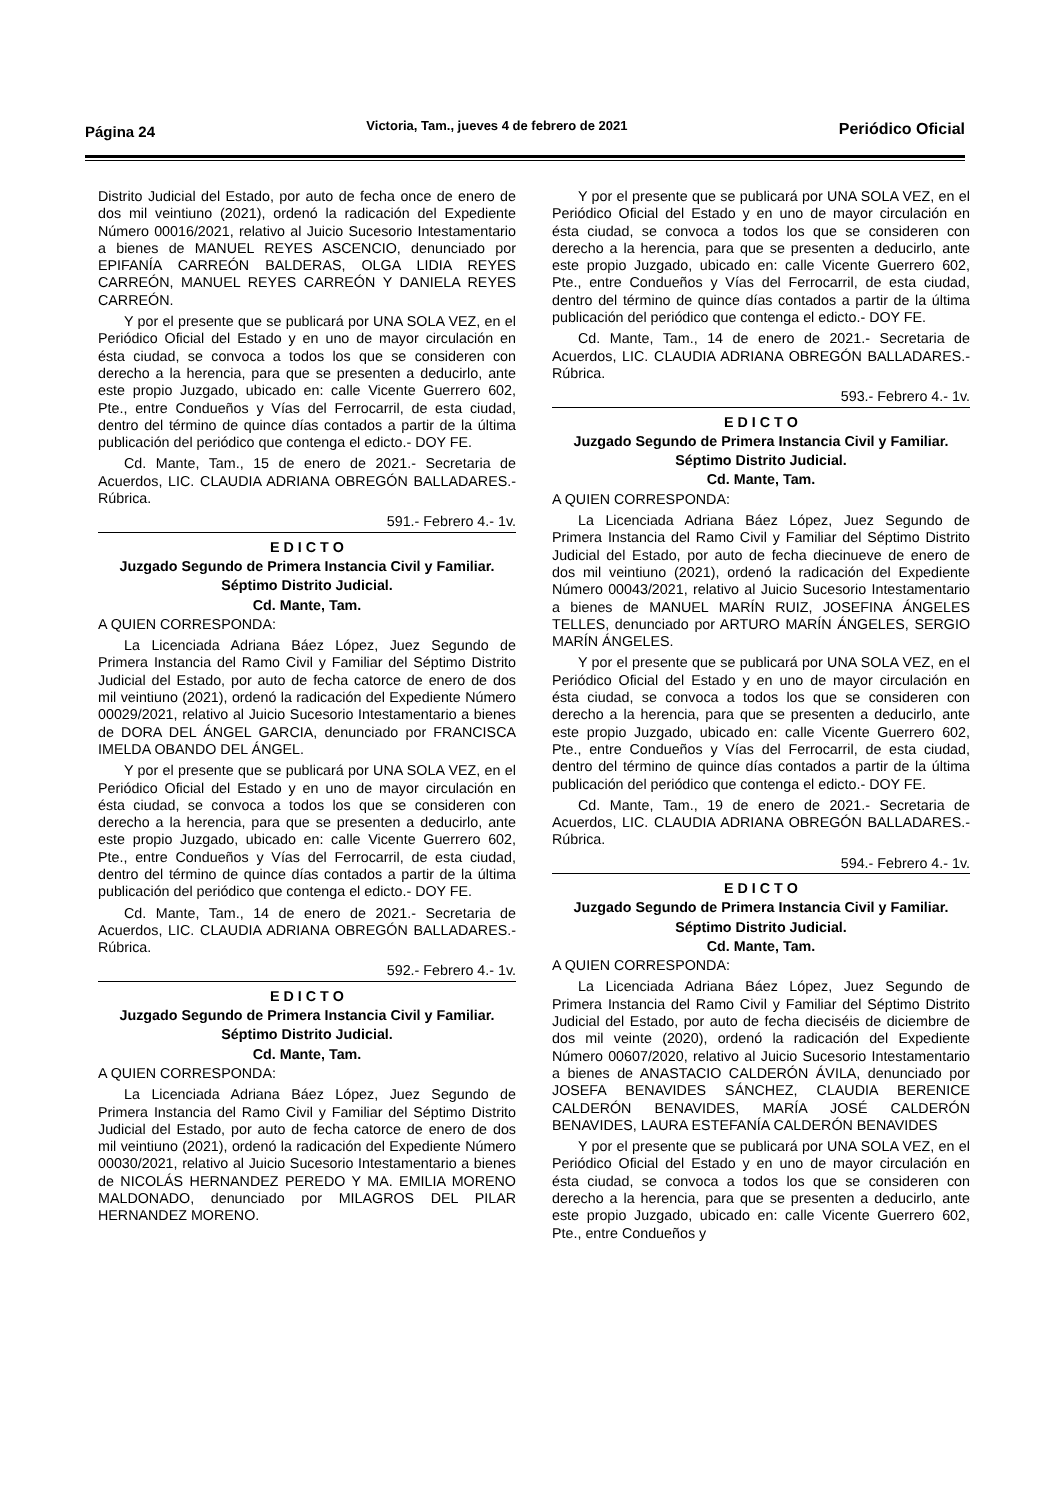Página 24 Victoria, Tam., jueves 4 de febrero de 2021 Periódico Oficial
Distrito Judicial del Estado, por auto de fecha once de enero de dos mil veintiuno (2021), ordenó la radicación del Expediente Número 00016/2021, relativo al Juicio Sucesorio Intestamentario a bienes de MANUEL REYES ASCENCIO, denunciado por EPIFANÍA CARREÓN BALDERAS, OLGA LIDIA REYES CARREÓN, MANUEL REYES CARREÓN Y DANIELA REYES CARREÓN.
Y por el presente que se publicará por UNA SOLA VEZ, en el Periódico Oficial del Estado y en uno de mayor circulación en ésta ciudad, se convoca a todos los que se consideren con derecho a la herencia, para que se presenten a deducirlo, ante este propio Juzgado, ubicado en: calle Vicente Guerrero 602, Pte., entre Condueños y Vías del Ferrocarril, de esta ciudad, dentro del término de quince días contados a partir de la última publicación del periódico que contenga el edicto.- DOY FE.
Cd. Mante, Tam., 15 de enero de 2021.- Secretaria de Acuerdos, LIC. CLAUDIA ADRIANA OBREGÓN BALLADARES.- Rúbrica.
591.- Febrero 4.- 1v.
E D I C T O
Juzgado Segundo de Primera Instancia Civil y Familiar.
Séptimo Distrito Judicial.
Cd. Mante, Tam.
A QUIEN CORRESPONDA:
La Licenciada Adriana Báez López, Juez Segundo de Primera Instancia del Ramo Civil y Familiar del Séptimo Distrito Judicial del Estado, por auto de fecha catorce de enero de dos mil veintiuno (2021), ordenó la radicación del Expediente Número 00029/2021, relativo al Juicio Sucesorio Intestamentario a bienes de DORA DEL ÁNGEL GARCIA, denunciado por FRANCISCA IMELDA OBANDO DEL ÁNGEL.
Y por el presente que se publicará por UNA SOLA VEZ, en el Periódico Oficial del Estado y en uno de mayor circulación en ésta ciudad, se convoca a todos los que se consideren con derecho a la herencia, para que se presenten a deducirlo, ante este propio Juzgado, ubicado en: calle Vicente Guerrero 602, Pte., entre Condueños y Vías del Ferrocarril, de esta ciudad, dentro del término de quince días contados a partir de la última publicación del periódico que contenga el edicto.- DOY FE.
Cd. Mante, Tam., 14 de enero de 2021.- Secretaria de Acuerdos, LIC. CLAUDIA ADRIANA OBREGÓN BALLADARES.- Rúbrica.
592.- Febrero 4.- 1v.
E D I C T O
Juzgado Segundo de Primera Instancia Civil y Familiar.
Séptimo Distrito Judicial.
Cd. Mante, Tam.
A QUIEN CORRESPONDA:
La Licenciada Adriana Báez López, Juez Segundo de Primera Instancia del Ramo Civil y Familiar del Séptimo Distrito Judicial del Estado, por auto de fecha catorce de enero de dos mil veintiuno (2021), ordenó la radicación del Expediente Número 00030/2021, relativo al Juicio Sucesorio Intestamentario a bienes de NICOLÁS HERNANDEZ PEREDO Y MA. EMILIA MORENO MALDONADO, denunciado por MILAGROS DEL PILAR HERNANDEZ MORENO.
Y por el presente que se publicará por UNA SOLA VEZ, en el Periódico Oficial del Estado y en uno de mayor circulación en ésta ciudad, se convoca a todos los que se consideren con derecho a la herencia, para que se presenten a deducirlo, ante este propio Juzgado, ubicado en: calle Vicente Guerrero 602, Pte., entre Condueños y Vías del Ferrocarril, de esta ciudad, dentro del término de quince días contados a partir de la última publicación del periódico que contenga el edicto.- DOY FE.
Cd. Mante, Tam., 14 de enero de 2021.- Secretaria de Acuerdos, LIC. CLAUDIA ADRIANA OBREGÓN BALLADARES.- Rúbrica.
593.- Febrero 4.- 1v.
E D I C T O
Juzgado Segundo de Primera Instancia Civil y Familiar.
Séptimo Distrito Judicial.
Cd. Mante, Tam.
A QUIEN CORRESPONDA:
La Licenciada Adriana Báez López, Juez Segundo de Primera Instancia del Ramo Civil y Familiar del Séptimo Distrito Judicial del Estado, por auto de fecha diecinueve de enero de dos mil veintiuno (2021), ordenó la radicación del Expediente Número 00043/2021, relativo al Juicio Sucesorio Intestamentario a bienes de MANUEL MARÍN RUIZ, JOSEFINA ÁNGELES TELLES, denunciado por ARTURO MARÍN ÁNGELES, SERGIO MARÍN ÁNGELES.
Y por el presente que se publicará por UNA SOLA VEZ, en el Periódico Oficial del Estado y en uno de mayor circulación en ésta ciudad, se convoca a todos los que se consideren con derecho a la herencia, para que se presenten a deducirlo, ante este propio Juzgado, ubicado en: calle Vicente Guerrero 602, Pte., entre Condueños y Vías del Ferrocarril, de esta ciudad, dentro del término de quince días contados a partir de la última publicación del periódico que contenga el edicto.- DOY FE.
Cd. Mante, Tam., 19 de enero de 2021.- Secretaria de Acuerdos, LIC. CLAUDIA ADRIANA OBREGÓN BALLADARES.- Rúbrica.
594.- Febrero 4.- 1v.
E D I C T O
Juzgado Segundo de Primera Instancia Civil y Familiar.
Séptimo Distrito Judicial.
Cd. Mante, Tam.
A QUIEN CORRESPONDA:
La Licenciada Adriana Báez López, Juez Segundo de Primera Instancia del Ramo Civil y Familiar del Séptimo Distrito Judicial del Estado, por auto de fecha dieciséis de diciembre de dos mil veinte (2020), ordenó la radicación del Expediente Número 00607/2020, relativo al Juicio Sucesorio Intestamentario a bienes de ANASTACIO CALDERÓN ÁVILA, denunciado por JOSEFA BENAVIDES SÁNCHEZ, CLAUDIA BERENICE CALDERÓN BENAVIDES, MARÍA JOSÉ CALDERÓN BENAVIDES, LAURA ESTEFANÍA CALDERÓN BENAVIDES
Y por el presente que se publicará por UNA SOLA VEZ, en el Periódico Oficial del Estado y en uno de mayor circulación en ésta ciudad, se convoca a todos los que se consideren con derecho a la herencia, para que se presenten a deducirlo, ante este propio Juzgado, ubicado en: calle Vicente Guerrero 602, Pte., entre Condueños y